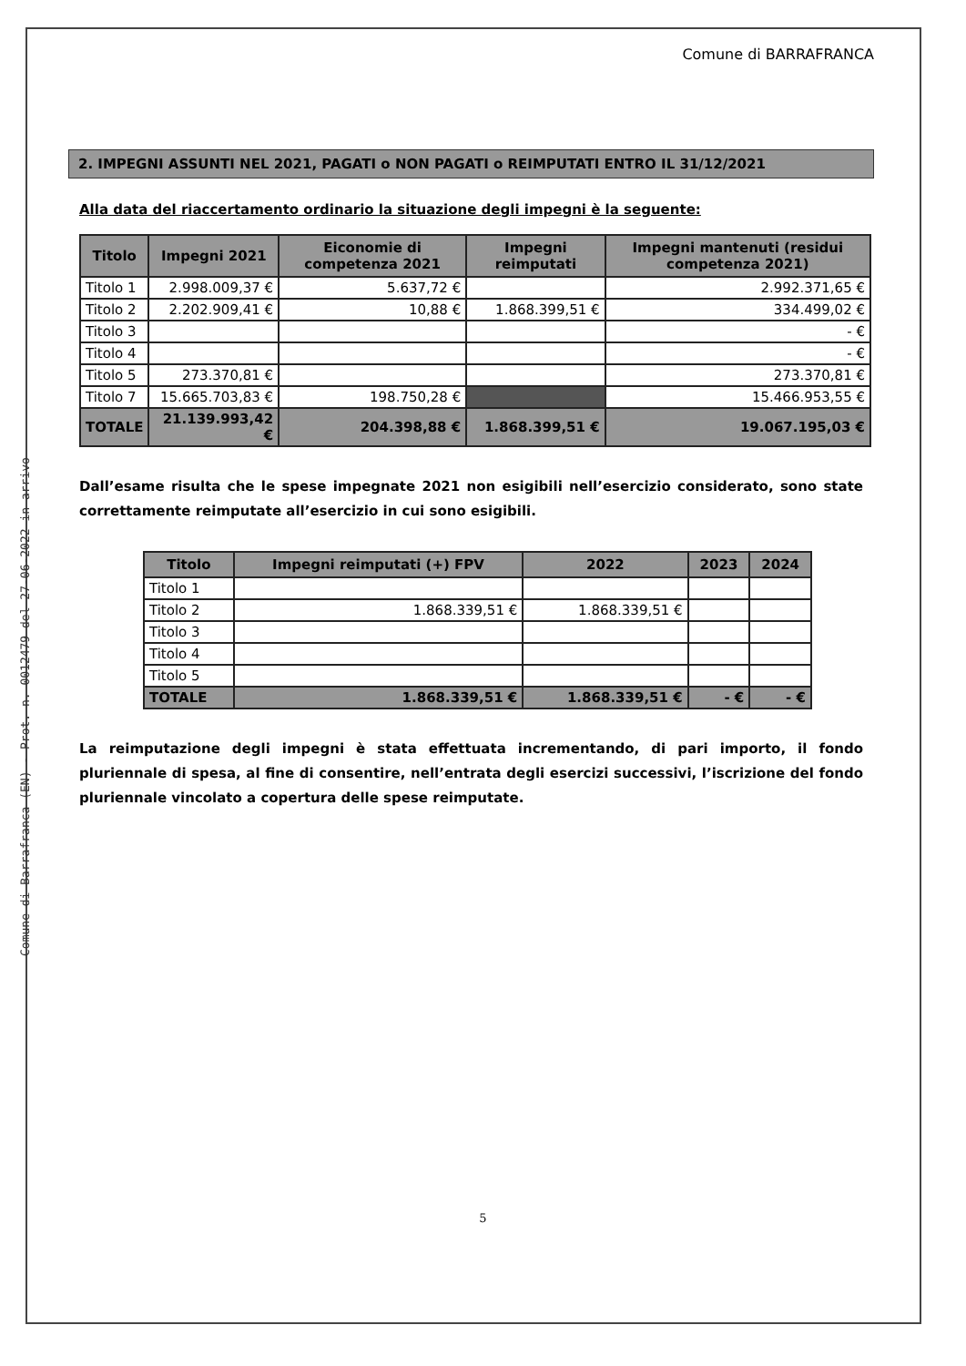Comune di Barrafranca (EN) - Prot. n. 0012479 del 27-06-2022 in arrivo
Comune di BARRAFRANCA
2. IMPEGNI ASSUNTI NEL 2021, PAGATI o NON PAGATI o REIMPUTATI ENTRO IL 31/12/2021
Alla data del riaccertamento ordinario la situazione degli impegni è la seguente:
| Titolo | Impegni 2021 | Eiconomie di competenza 2021 | Impegni reimputati | Impegni mantenuti (residui competenza 2021) |
| --- | --- | --- | --- | --- |
| Titolo 1 | 2.998.009,37 € | 5.637,72 € | | 2.992.371,65 € |
| Titolo 2 | 2.202.909,41 € | 10,88 € | 1.868.399,51 € | 334.499,02 € |
| Titolo 3 | | | | - € |
| Titolo 4 | | | | - € |
| Titolo 5 | 273.370,81 € | | | 273.370,81 € |
| Titolo 7 | 15.665.703,83 € | 198.750,28 € | | 15.466.953,55 € |
| TOTALE | 21.139.993,42 € | 204.398,88 € | 1.868.399,51 € | 19.067.195,03 € |
Dall’esame risulta che le spese impegnate 2021 non esigibili nell’esercizio considerato, sono state correttamente reimputate all’esercizio in cui sono esigibili.
| Titolo | Impegni reimputati (+) FPV | 2022 | 2023 | 2024 |
| --- | --- | --- | --- | --- |
| Titolo 1 | | | | |
| Titolo 2 | 1.868.339,51 € | 1.868.339,51 € | | |
| Titolo 3 | | | | |
| Titolo 4 | | | | |
| Titolo 5 | | | | |
| TOTALE | 1.868.339,51 € | 1.868.339,51 € | - € | - € |
La reimputazione degli impegni è stata effettuata incrementando, di pari importo, il fondo pluriennale di spesa, al fine di consentire, nell’entrata degli esercizi successivi, l’iscrizione del fondo pluriennale vincolato a copertura delle spese reimputate.
5